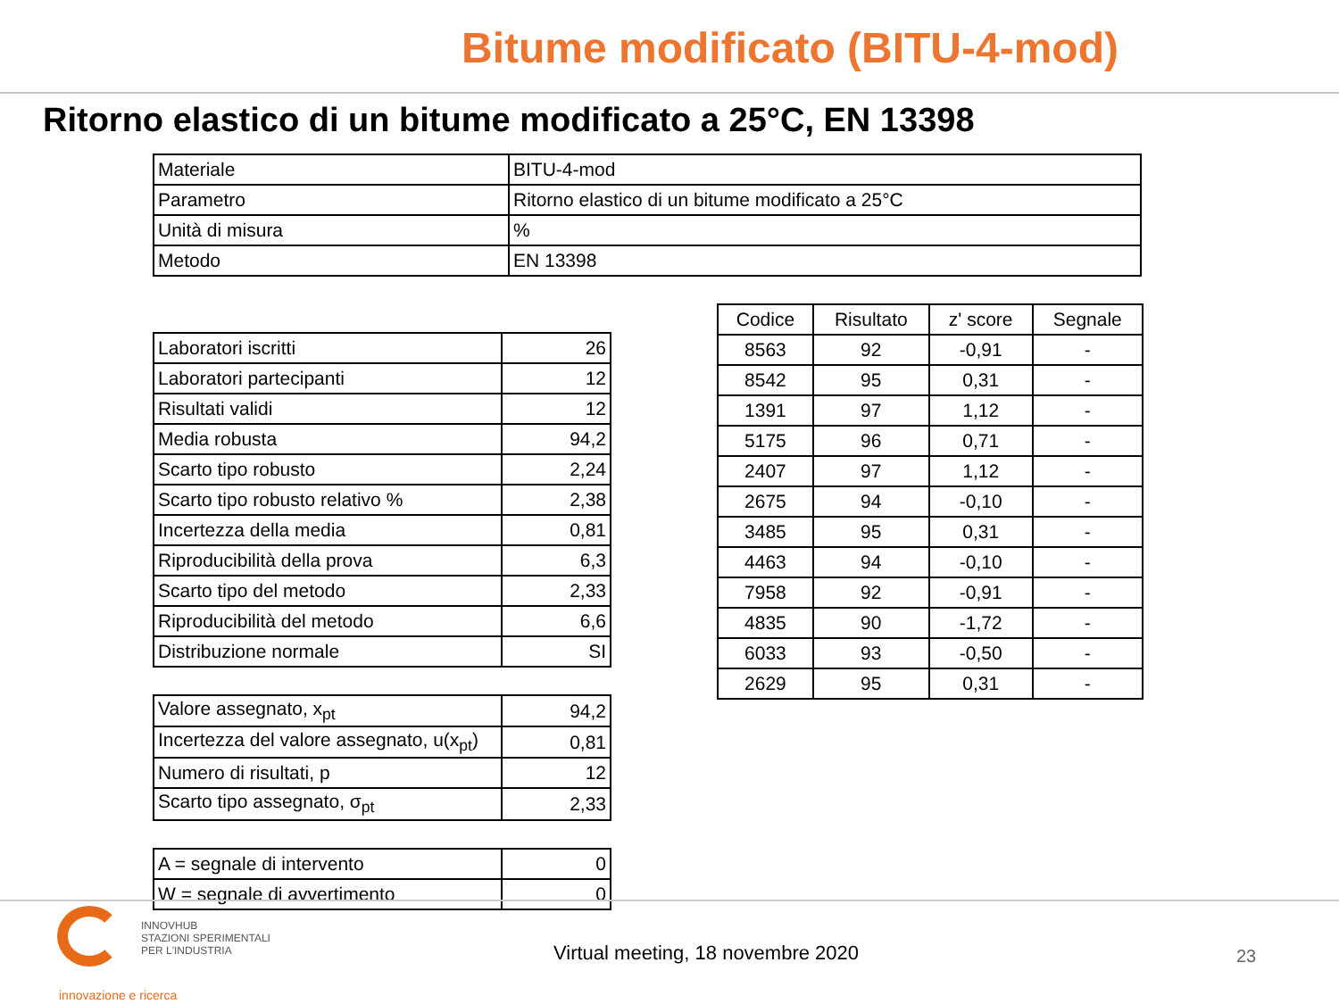Bitume modificato (BITU-4-mod)
Ritorno elastico di un bitume modificato a 25°C, EN 13398
| Materiale | BITU-4-mod |
| Parametro | Ritorno elastico di un bitume modificato a 25°C |
| Unità di misura | % |
| Metodo | EN 13398 |
| Laboratori iscritti | 26 |
| Laboratori partecipanti | 12 |
| Risultati validi | 12 |
| Media robusta | 94,2 |
| Scarto tipo robusto | 2,24 |
| Scarto tipo robusto relativo % | 2,38 |
| Incertezza della media | 0,81 |
| Riproducibilità della prova | 6,3 |
| Scarto tipo del metodo | 2,33 |
| Riproducibilità del metodo | 6,6 |
| Distribuzione normale | SI |
| Valore assegnato, x<sub>pt</sub> | 94,2 |
| Incertezza del valore assegnato, u(x<sub>pt</sub>) | 0,81 |
| Numero di risultati, p | 12 |
| Scarto tipo assegnato, σ<sub>pt</sub> | 2,33 |
| A = segnale di intervento | 0 |
| W = segnale di avvertimento | 0 |
| Codice | Risultato | z' score | Segnale |
| --- | --- | --- | --- |
| 8563 | 92 | -0,91 | - |
| 8542 | 95 | 0,31 | - |
| 1391 | 97 | 1,12 | - |
| 5175 | 96 | 0,71 | - |
| 2407 | 97 | 1,12 | - |
| 2675 | 94 | -0,10 | - |
| 3485 | 95 | 0,31 | - |
| 4463 | 94 | -0,10 | - |
| 7958 | 92 | -0,91 | - |
| 4835 | 90 | -1,72 | - |
| 6033 | 93 | -0,50 | - |
| 2629 | 95 | 0,31 | - |
INNOVHUB
STAZIONI SPERIMENTALI
PER L'INDUSTRIA
innovazione e ricerca
Virtual meeting, 18 novembre 2020
23